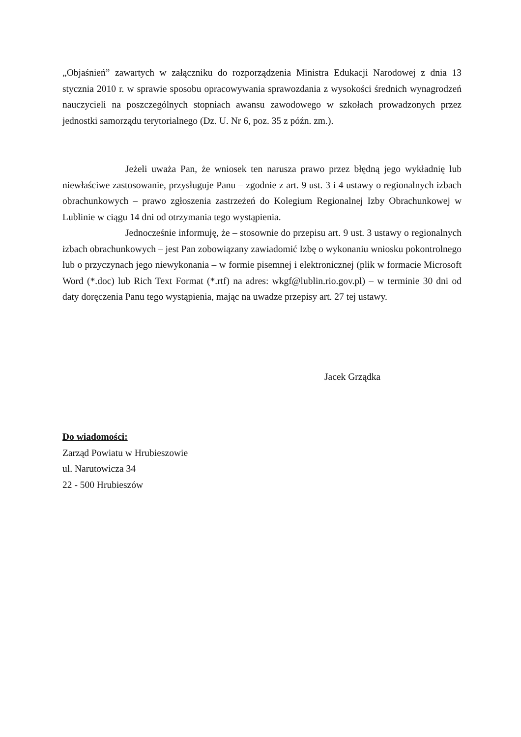„Objaśnień” zawartych w załączniku do rozporządzenia Ministra Edukacji Narodowej z dnia 13 stycznia 2010 r. w sprawie sposobu opracowywania sprawozdania z wysokości średnich wynagrodzeń nauczycieli na poszczególnych stopniach awansu zawodowego w szkołach prowadzonych przez jednostki samorządu terytorialnego (Dz. U. Nr 6, poz. 35 z późn. zm.).
Jeżeli uważa Pan, że wniosek ten narusza prawo przez błędną jego wykładnię lub niewłaściwe zastosowanie, przysługuje Panu – zgodnie z art. 9 ust. 3 i 4 ustawy o regionalnych izbach obrachunkowych – prawo zgłoszenia zastrzeżeń do Kolegium Regionalnej Izby Obrachunkowej w Lublinie w ciągu 14 dni od otrzymania tego wystąpienia.
Jednocześnie informuję, że – stosownie do przepisu art. 9 ust. 3 ustawy o regionalnych izbach obrachunkowych – jest Pan zobowiązany zawiadomić Izbę o wykonaniu wniosku pokontrolnego lub o przyczynach jego niewykonania – w formie pisemnej i elektronicznej (plik w formacie Microsoft Word (*.doc) lub Rich Text Format (*.rtf) na adres: wkgf@lublin.rio.gov.pl) – w terminie 30 dni od daty doręczenia Panu tego wystąpienia, mając na uwadze przepisy art. 27 tej ustawy.
Jacek Grządka
Do wiadomości:
Zarząd Powiatu w Hrubieszowie
ul. Narutowicza 34
22 - 500 Hrubieszów